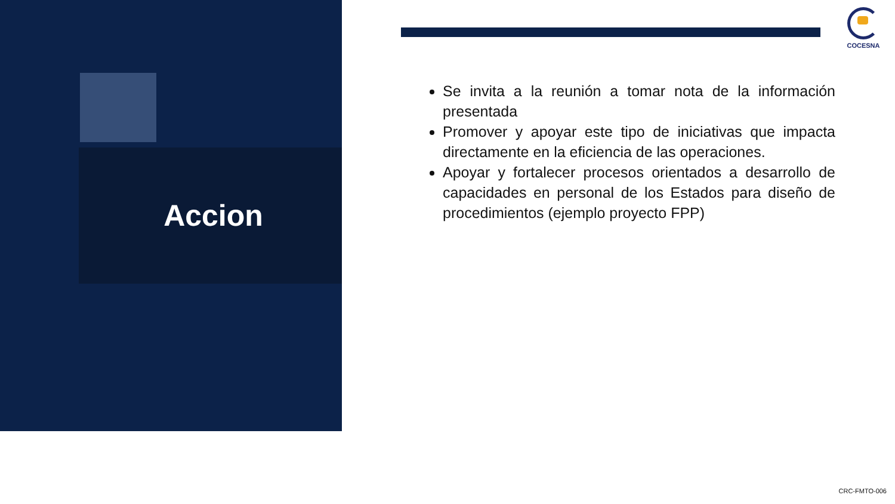Accion
COCESNA
Se invita a la reunión a tomar nota de la información presentada
Promover y apoyar este tipo de iniciativas que impacta directamente en la eficiencia de las operaciones.
Apoyar y fortalecer procesos orientados a desarrollo de capacidades en personal de los Estados para diseño de procedimientos (ejemplo proyecto FPP)
CRC-FMTO-006